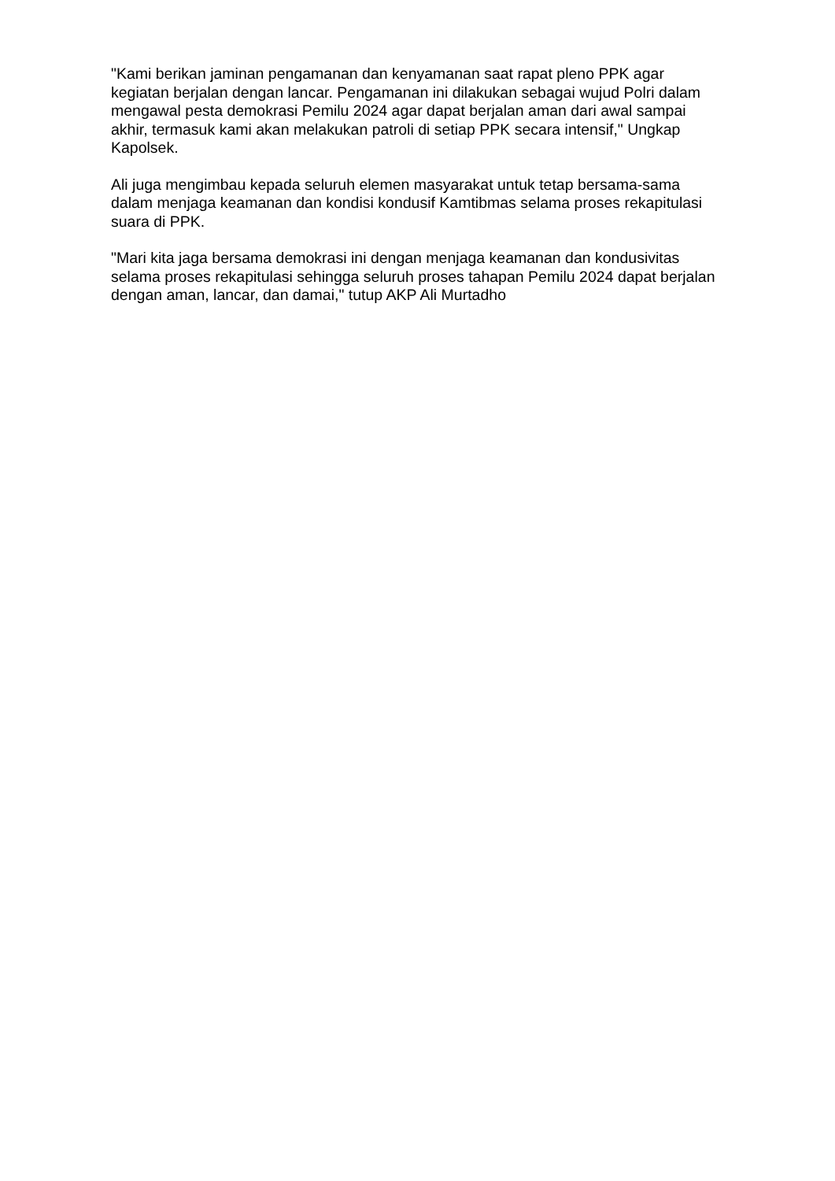"Kami berikan jaminan pengamanan dan kenyamanan saat rapat pleno PPK agar kegiatan berjalan dengan lancar. Pengamanan ini dilakukan sebagai wujud Polri dalam mengawal pesta demokrasi Pemilu 2024 agar dapat berjalan aman dari awal sampai akhir, termasuk kami akan melakukan patroli di setiap PPK secara intensif," Ungkap Kapolsek.
Ali juga mengimbau kepada seluruh elemen masyarakat untuk tetap bersama-sama dalam menjaga keamanan dan kondisi kondusif Kamtibmas selama proses rekapitulasi suara di PPK.
"Mari kita jaga bersama demokrasi ini dengan menjaga keamanan dan kondusivitas selama proses rekapitulasi sehingga seluruh proses tahapan Pemilu 2024 dapat berjalan dengan aman, lancar, dan damai," tutup AKP Ali Murtadho